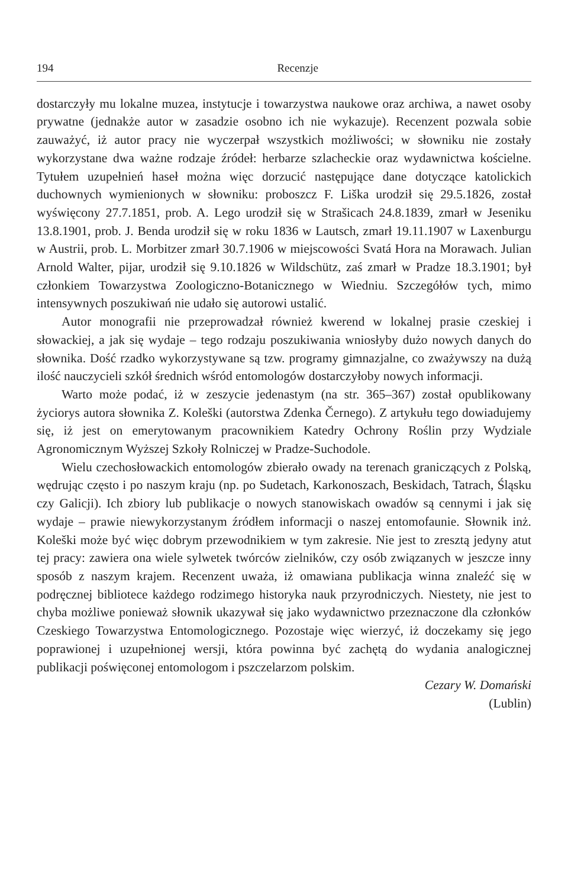194 Recenzje
dostarczyły mu lokalne muzea, instytucje i towarzystwa naukowe oraz archiwa, a nawet osoby prywatne (jednakże autor w zasadzie osobno ich nie wykazuje). Recenzent pozwala sobie zauważyć, iż autor pracy nie wyczerpał wszystkich możliwości; w słowniku nie zostały wykorzystane dwa ważne rodzaje źródeł: herbarze szlacheckie oraz wydawnictwa kościelne. Tytułem uzupełnień haseł można więc dorzucić następujące dane dotyczące katolickich duchownych wymienionych w słowniku: proboszcz F. Liška urodził się 29.5.1826, został wyświęcony 27.7.1851, prob. A. Lego urodził się w Strašicach 24.8.1839, zmarł w Jeseniku 13.8.1901, prob. J. Benda urodził się w roku 1836 w Lautsch, zmarł 19.11.1907 w Laxenburgu w Austrii, prob. L. Morbitzer zmarł 30.7.1906 w miejscowości Svatá Hora na Morawach. Julian Arnold Walter, pijar, urodził się 9.10.1826 w Wildschütz, zaś zmarł w Pradze 18.3.1901; był członkiem Towarzystwa Zoologiczno-Botanicznego w Wiedniu. Szczegółów tych, mimo intensywnych poszukiwań nie udało się autorowi ustalić.
Autor monografii nie przeprowadzał również kwerend w lokalnej prasie czeskiej i słowackiej, a jak się wydaje – tego rodzaju poszukiwania wniosłyby dużo nowych danych do słownika. Dość rzadko wykorzystywane są tzw. programy gimnazjalne, co zważywszy na dużą ilość nauczycieli szkół średnich wśród entomologów dostarczyłoby nowych informacji.
Warto może podać, iż w zeszycie jedenastym (na str. 365–367) został opublikowany życiorys autora słownika Z. Koleški (autorstwa Zdenka Černego). Z artykułu tego dowiadujemy się, iż jest on emerytowanym pracownikiem Katedry Ochrony Roślin przy Wydziale Agronomicznym Wyższej Szkoły Rolniczej w Pradze-Suchodole.
Wielu czechosłowackich entomologów zbierało owady na terenach graniczących z Polską, wędrując często i po naszym kraju (np. po Sudetach, Karkonoszach, Beskidach, Tatrach, Śląsku czy Galicji). Ich zbiory lub publikacje o nowych stanowiskach owadów są cennymi i jak się wydaje – prawie niewykorzystanym źródłem informacji o naszej entomofaunie. Słownik inż. Koleški może być więc dobrym przewodnikiem w tym zakresie. Nie jest to zresztą jedyny atut tej pracy: zawiera ona wiele sylwetek twórców zielników, czy osób związanych w jeszcze inny sposób z naszym krajem. Recenzent uważa, iż omawiana publikacja winna znaleźć się w podręcznej bibliotece każdego rodzimego historyka nauk przyrodniczych. Niestety, nie jest to chyba możliwe ponieważ słownik ukazywał się jako wydawnictwo przeznaczone dla członków Czeskiego Towarzystwa Entomologicznego. Pozostaje więc wierzyć, iż doczekamy się jego poprawionej i uzupełnionej wersji, która powinna być zachętą do wydania analogicznej publikacji poświęconej entomologom i pszczelarzom polskim.
Cezary W. Domański
(Lublin)